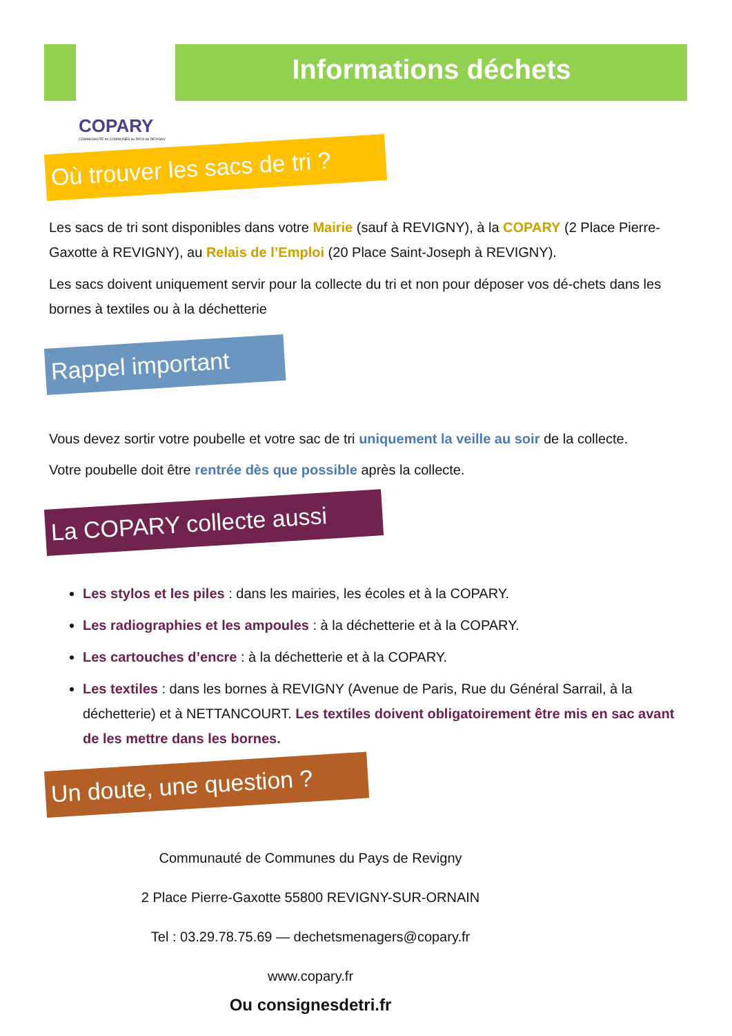Informations déchets
COPARY
COMMUNAUTÉ de COMMUNES du PAYS de REVIGNY
Où trouver les sacs de tri ?
Les sacs de tri sont disponibles dans votre Mairie (sauf à REVIGNY), à la COPARY (2 Place Pierre-Gaxotte à REVIGNY), au Relais de l’Emploi (20 Place Saint-Joseph à REVIGNY).
Les sacs doivent uniquement servir pour la collecte du tri et non pour déposer vos dé-chets dans les bornes à textiles ou à la déchetterie
Rappel important
Vous devez sortir votre poubelle et votre sac de tri uniquement la veille au soir de la collecte.
Votre poubelle doit être rentrée dès que possible après la collecte.
La COPARY collecte aussi
Les stylos et les piles : dans les mairies, les écoles et à la COPARY.
Les radiographies et les ampoules : à la déchetterie et à la COPARY.
Les cartouches d’encre : à la déchetterie et à la COPARY.
Les textiles : dans les bornes à REVIGNY (Avenue de Paris, Rue du Général Sarrail, à la déchetterie) et à NETTANCOURT. Les textiles doivent obligatoirement être mis en sac avant de les mettre dans les bornes.
Un doute, une question ?
Communauté de Communes du Pays de Revigny
2 Place Pierre-Gaxotte 55800 REVIGNY-SUR-ORNAIN
Tel : 03.29.78.75.69 — dechetsmenagers@copary.fr
www.copary.fr
Ou consignesdetri.fr